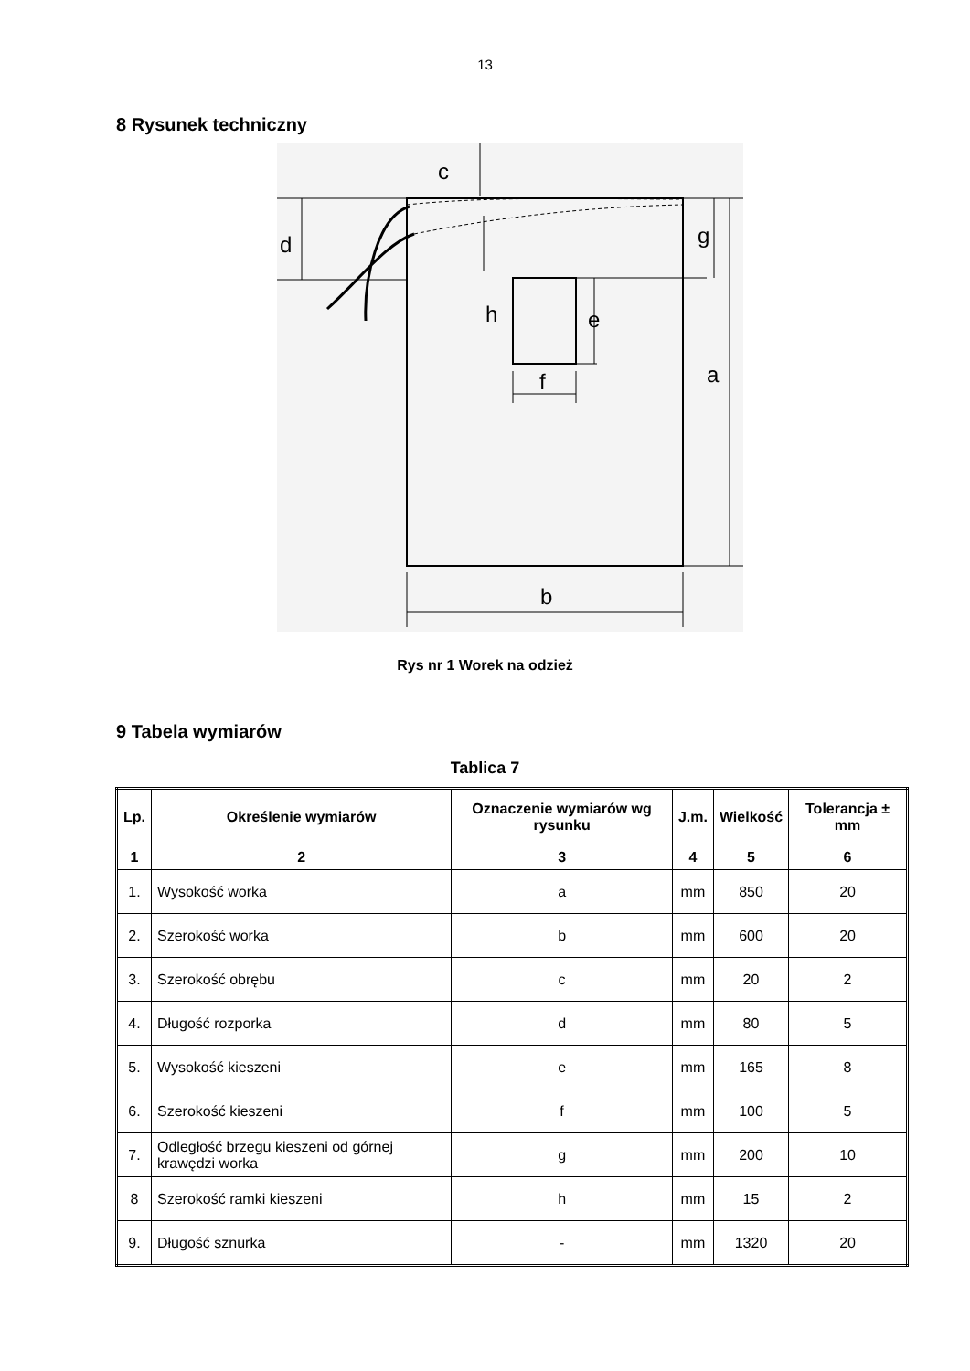13
8 Rysunek techniczny
c
d
g
h
e
a
f
b
Rys nr 1 Worek na odzież
9 Tabela wymiarów
Tablica 7
| Lp. | Określenie wymiarów | Oznaczenie wymiarów wg rysunku | J.m. | Wielkość | Tolerancja ± mm |
| --- | --- | --- | --- | --- | --- |
| 1 | 2 | 3 | 4 | 5 | 6 |
| 1. | Wysokość worka | a | mm | 850 | 20 |
| 2. | Szerokość worka | b | mm | 600 | 20 |
| 3. | Szerokość obrębu | c | mm | 20 | 2 |
| 4. | Długość rozporka | d | mm | 80 | 5 |
| 5. | Wysokość kieszeni | e | mm | 165 | 8 |
| 6. | Szerokość kieszeni | f | mm | 100 | 5 |
| 7. | Odległość brzegu kieszeni od górnej krawędzi worka | g | mm | 200 | 10 |
| 8 | Szerokość ramki kieszeni | h | mm | 15 | 2 |
| 9. | Długość sznurka | - | mm | 1320 | 20 |